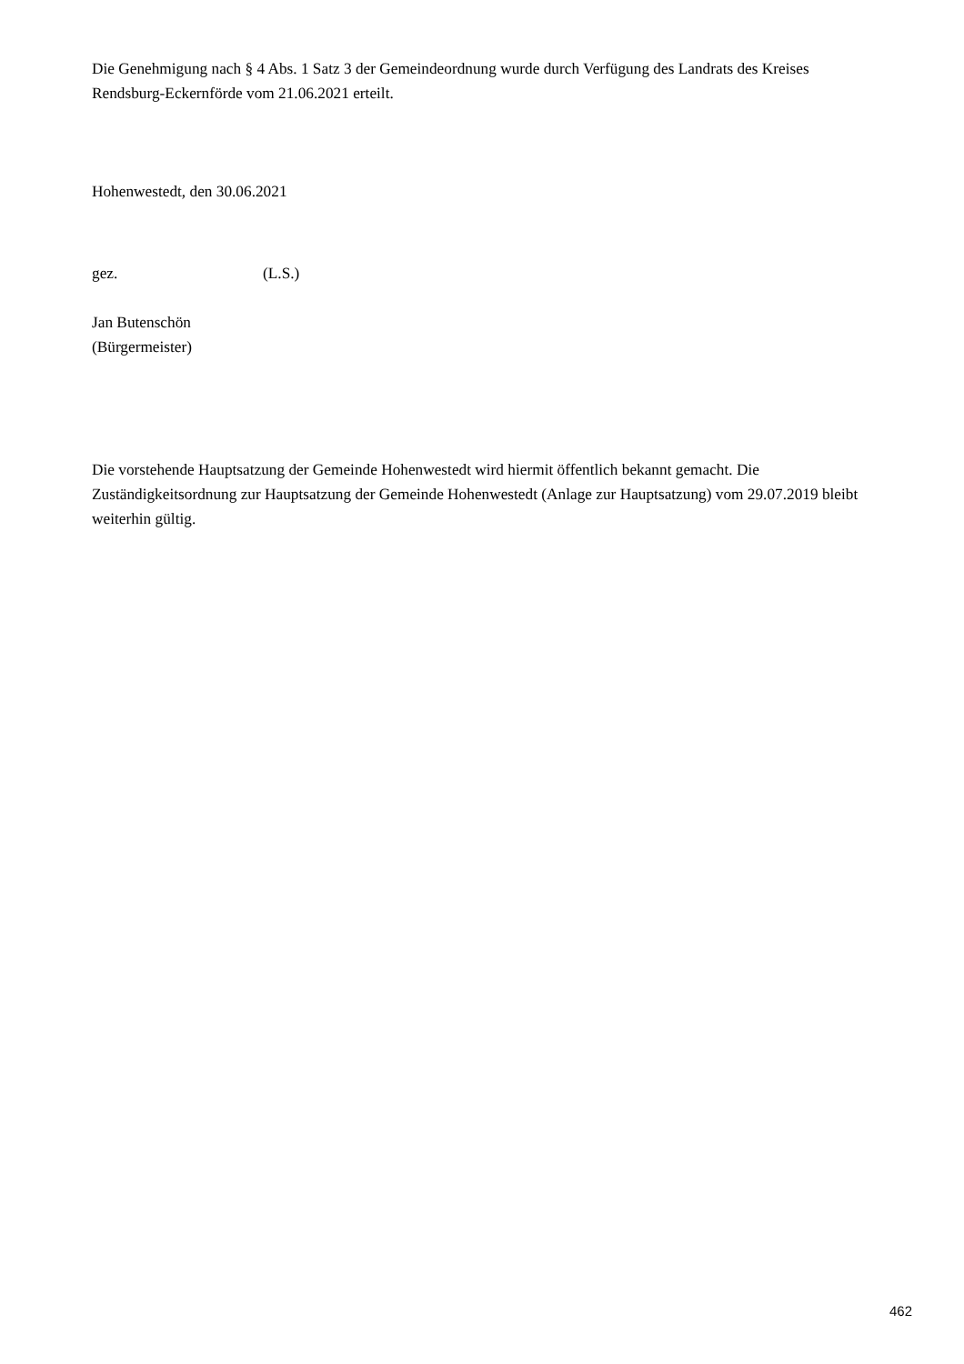Die Genehmigung nach § 4 Abs. 1 Satz 3 der Gemeindeordnung wurde durch Verfügung des Landrats des Kreises Rendsburg-Eckernförde vom 21.06.2021 erteilt.
Hohenwestedt, den 30.06.2021
gez. (L.S.)
Jan Butenschön
(Bürgermeister)
Die vorstehende Hauptsatzung der Gemeinde Hohenwestedt wird hiermit öffentlich bekannt gemacht. Die Zuständigkeitsordnung zur Hauptsatzung der Gemeinde Hohenwestedt (Anlage zur Hauptsatzung) vom 29.07.2019 bleibt weiterhin gültig.
462